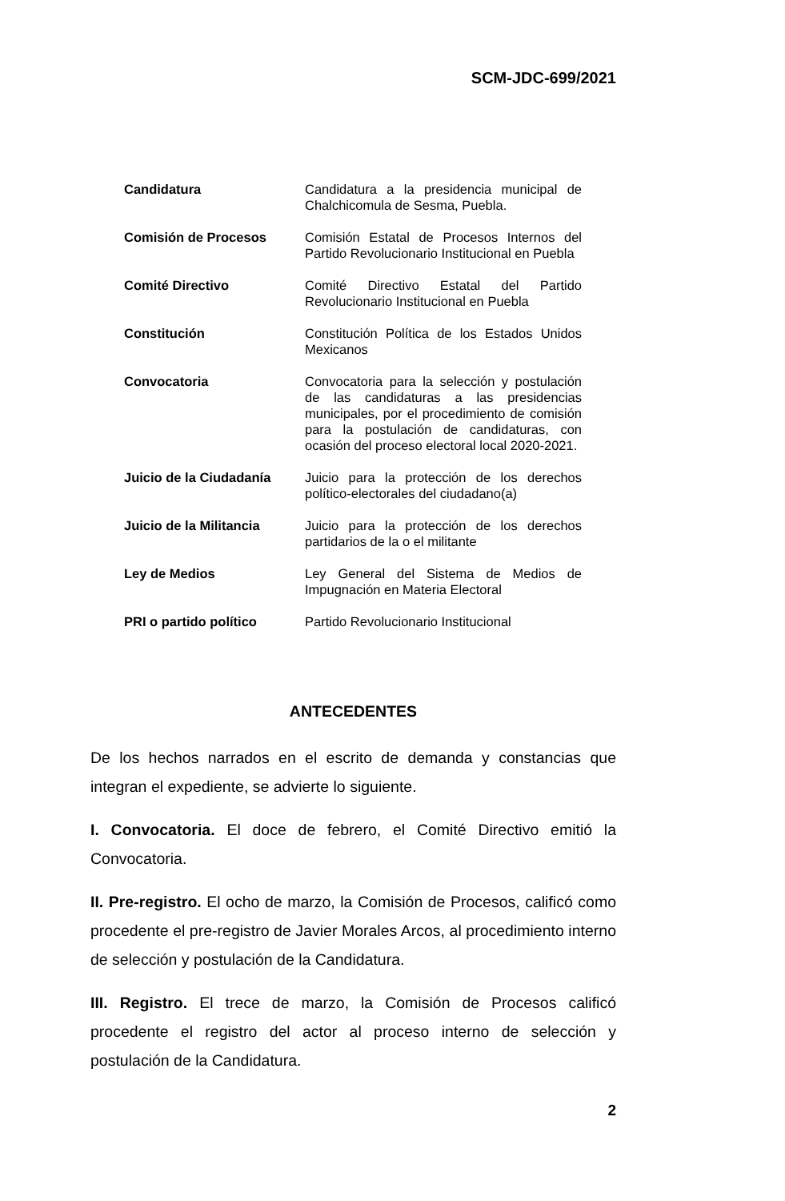SCM-JDC-699/2021
| Candidatura | Candidatura a la presidencia municipal de Chalchicomula de Sesma, Puebla. |
| Comisión de Procesos | Comisión Estatal de Procesos Internos del Partido Revolucionario Institucional en Puebla |
| Comité Directivo | Comité Directivo Estatal del Partido Revolucionario Institucional en Puebla |
| Constitución | Constitución Política de los Estados Unidos Mexicanos |
| Convocatoria | Convocatoria para la selección y postulación de las candidaturas a las presidencias municipales, por el procedimiento de comisión para la postulación de candidaturas, con ocasión del proceso electoral local 2020-2021. |
| Juicio de la Ciudadanía | Juicio para la protección de los derechos político-electorales del ciudadano(a) |
| Juicio de la Militancia | Juicio para la protección de los derechos partidarios de la o el militante |
| Ley de Medios | Ley General del Sistema de Medios de Impugnación en Materia Electoral |
| PRI o partido político | Partido Revolucionario Institucional |
ANTECEDENTES
De los hechos narrados en el escrito de demanda y constancias que integran el expediente, se advierte lo siguiente.
I. Convocatoria. El doce de febrero, el Comité Directivo emitió la Convocatoria.
II. Pre-registro. El ocho de marzo, la Comisión de Procesos, calificó como procedente el pre-registro de Javier Morales Arcos, al procedimiento interno de selección y postulación de la Candidatura.
III. Registro. El trece de marzo, la Comisión de Procesos calificó procedente el registro del actor al proceso interno de selección y postulación de la Candidatura.
2